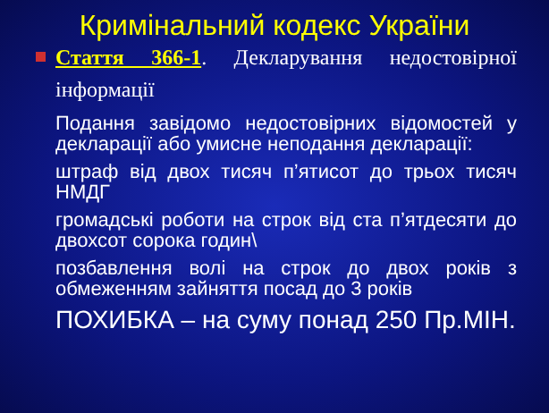Кримінальний кодекс України
Стаття 366-1. Декларування недостовірної інформації
Подання завідомо недостовірних відомостей у декларації або умисне неподання декларації:
штраф від двох тисяч п’ятисот до трьох тисяч НМДГ
громадські роботи на строк від ста п’ятдесяти до двохсот сорока годин\
позбавлення волі на строк до двох років з обмеженням зайняття посад до 3 років
ПОХИБКА – на суму понад 250 Пр.МІН.